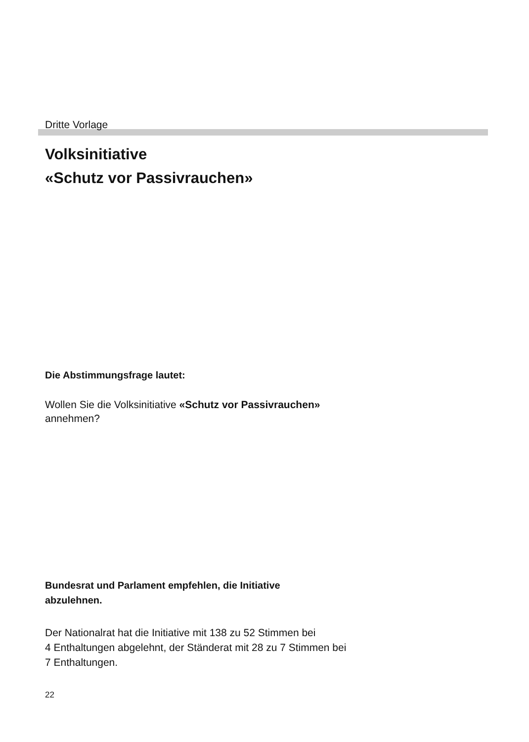Dritte Vorlage
Volksinitiative
«Schutz vor Passivrauchen»
Die Abstimmungsfrage lautet:
Wollen Sie die Volksinitiative «Schutz vor Passivrauchen»
annehmen?
Bundesrat und Parlament empfehlen, die Initiative
abzulehnen.
Der Nationalrat hat die Initiative mit 138 zu 52 Stimmen bei
4 Enthaltungen abgelehnt, der Ständerat mit 28 zu 7 Stimmen bei
7 Enthaltungen.
22